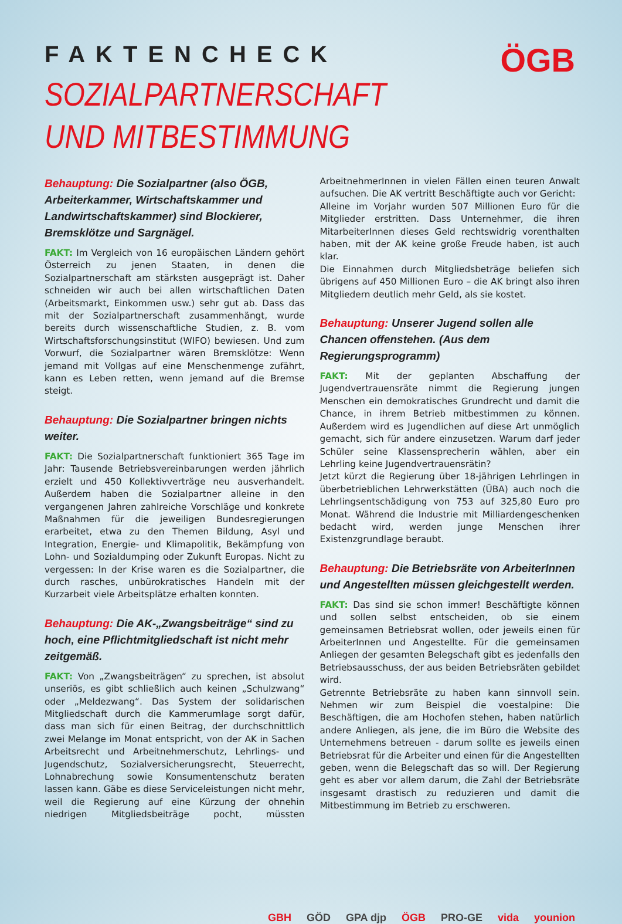ÖGB
FAKTENCHECK
SOZIALPARTNERSCHAFT
UND MITBESTIMMUNG
Behauptung: Die Sozialpartner (also ÖGB, Arbeiterkammer, Wirtschaftskammer und Landwirtschaftskammer) sind Blockierer, Bremsklötze und Sargnägel.
FAKT: Im Vergleich von 16 europäischen Ländern gehört Österreich zu jenen Staaten, in denen die Sozialpartnerschaft am stärksten ausgeprägt ist. Daher schneiden wir auch bei allen wirtschaftlichen Daten (Arbeitsmarkt, Einkommen usw.) sehr gut ab. Dass das mit der Sozialpartnerschaft zusammenhängt, wurde bereits durch wissenschaftliche Studien, z. B. vom Wirtschaftsforschungsinstitut (WIFO) bewiesen. Und zum Vorwurf, die Sozialpartner wären Bremsklötze: Wenn jemand mit Vollgas auf eine Menschenmenge zufährt, kann es Leben retten, wenn jemand auf die Bremse steigt.
Behauptung: Die Sozialpartner bringen nichts weiter.
FAKT: Die Sozialpartnerschaft funktioniert 365 Tage im Jahr: Tausende Betriebsvereinbarungen werden jährlich erzielt und 450 Kollektivverträge neu ausverhandelt. Außerdem haben die Sozialpartner alleine in den vergangenen Jahren zahlreiche Vorschläge und konkrete Maßnahmen für die jeweiligen Bundesregierungen erarbeitet, etwa zu den Themen Bildung, Asyl und Integration, Energie- und Klimapolitik, Bekämpfung von Lohn- und Sozialdumping oder Zukunft Europas. Nicht zu vergessen: In der Krise waren es die Sozialpartner, die durch rasches, unbürokratisches Handeln mit der Kurzarbeit viele Arbeitsplätze erhalten konnten.
Behauptung: Die AK-„Zwangsbeiträge“ sind zu hoch, eine Pflichtmitgliedschaft ist nicht mehr zeitgemäß.
FAKT: Von „Zwangsbeiträgen“ zu sprechen, ist absolut unseriös, es gibt schließlich auch keinen „Schulzwang“ oder „Meldezwang“. Das System der solidarischen Mitgliedschaft durch die Kammerumlage sorgt dafür, dass man sich für einen Beitrag, der durchschnittlich zwei Melange im Monat entspricht, von der AK in Sachen Arbeitsrecht und Arbeitnehmerschutz, Lehrlings- und Jugendschutz, Sozialversicherungsrecht, Steuerrecht, Lohnabrechung sowie Konsumentenschutz beraten lassen kann. Gäbe es diese Serviceleistungen nicht mehr, weil die Regierung auf eine Kürzung der ohnehin niedrigen Mitgliedsbeiträge pocht, müssten ArbeitnehmerInnen in vielen Fällen einen teuren Anwalt aufsuchen. Die AK vertritt Beschäftigte auch vor Gericht:
Alleine im Vorjahr wurden 507 Millionen Euro für die Mitglieder erstritten. Dass Unternehmer, die ihren MitarbeiterInnen dieses Geld rechtswidrig vorenthalten haben, mit der AK keine große Freude haben, ist auch klar.
Die Einnahmen durch Mitgliedsbeträge beliefen sich übrigens auf 450 Millionen Euro – die AK bringt also ihren Mitgliedern deutlich mehr Geld, als sie kostet.
Behauptung: Unserer Jugend sollen alle Chancen offenstehen. (Aus dem Regierungsprogramm)
FAKT: Mit der geplanten Abschaffung der Jugendvertrauensräte nimmt die Regierung jungen Menschen ein demokratisches Grundrecht und damit die Chance, in ihrem Betrieb mitbestimmen zu können. Außerdem wird es Jugendlichen auf diese Art unmöglich gemacht, sich für andere einzusetzen. Warum darf jeder Schüler seine Klassensprecherin wählen, aber ein Lehrling keine Jugendvertrauensrätin?
Jetzt kürzt die Regierung über 18-jährigen Lehrlingen in überbetrieblichen Lehrwerkstätten (ÜBA) auch noch die Lehrlingsentschädigung von 753 auf 325,80 Euro pro Monat. Während die Industrie mit Milliardengeschenken bedacht wird, werden junge Menschen ihrer Existenzgrundlage beraubt.
Behauptung: Die Betriebsräte von ArbeiterInnen und Angestellten müssen gleichgestellt werden.
FAKT: Das sind sie schon immer! Beschäftigte können und sollen selbst entscheiden, ob sie einem gemeinsamen Betriebsrat wollen, oder jeweils einen für ArbeiterInnen und Angestellte. Für die gemeinsamen Anliegen der gesamten Belegschaft gibt es jedenfalls den Betriebsausschuss, der aus beiden Betriebsräten gebildet wird.
Getrennte Betriebsräte zu haben kann sinnvoll sein. Nehmen wir zum Beispiel die voestalpine: Die Beschäftigen, die am Hochofen stehen, haben natürlich andere Anliegen, als jene, die im Büro die Website des Unternehmens betreuen - darum sollte es jeweils einen Betriebsrat für die Arbeiter und einen für die Angestellten geben, wenn die Belegschaft das so will. Der Regierung geht es aber vor allem darum, die Zahl der Betriebsräte insgesamt drastisch zu reduzieren und damit die Mitbestimmung im Betrieb zu erschweren.
GBH GÖD GPA djp ÖGB PRO-GE vida younion